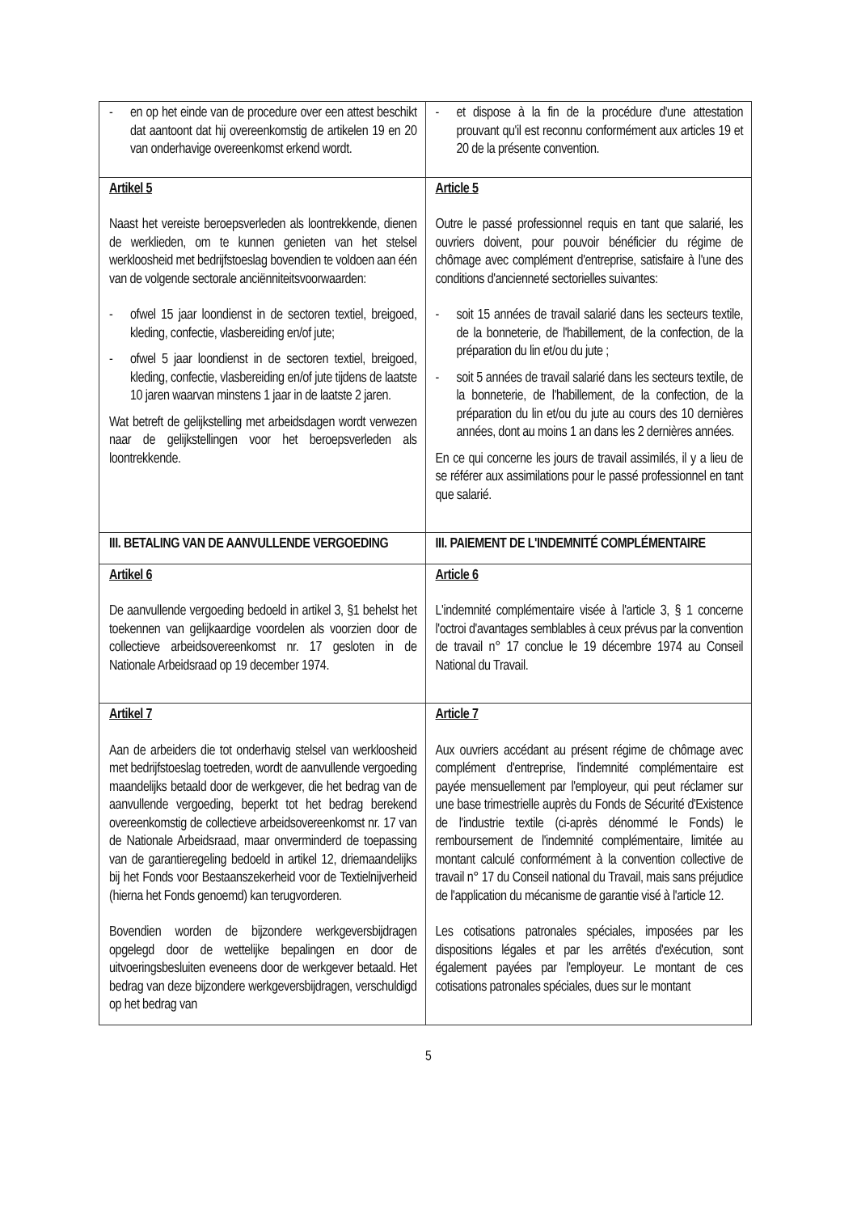| - en op het einde van de procedure over een attest beschikt dat aantoont dat hij overeenkomstig de artikelen 19 en 20 van onderhavige overeenkomst erkend wordt. | - et dispose à la fin de la procédure d'une attestation prouvant qu'il est reconnu conformément aux articles 19 et 20 de la présente convention. |
| Artikel 5 Naast het vereiste beroepsverleden als loontrekkende, dienen de werklieden, om te kunnen genieten van het stelsel werkloosheid met bedrijfstoeslag bovendien te voldoen aan één van de volgende sectorale anciënniteitsvoorwaarden: - ofwel 15 jaar loondienst in de sectoren textiel, breigoed, kleding, confectie, vlasbereiding en/of jute; - ofwel 5 jaar loondienst in de sectoren textiel, breigoed, kleding, confectie, vlasbereiding en/of jute tijdens de laatste 10 jaren waarvan minstens 1 jaar in de laatste 2 jaren. Wat betreft de gelijkstelling met arbeidsdagen wordt verwezen naar de gelijkstellingen voor het beroepsverleden als loontrekkende. | Article 5 Outre le passé professionnel requis en tant que salarié, les ouvriers doivent, pour pouvoir bénéficier du régime de chômage avec complément d'entreprise, satisfaire à l'une des conditions d'ancienneté sectorielles suivantes: - soit 15 années de travail salarié dans les secteurs textile, de la bonneterie, de l'habillement, de la confection, de la préparation du lin et/ou du jute ; - soit 5 années de travail salarié dans les secteurs textile, de la bonneterie, de l'habillement, de la confection, de la préparation du lin et/ou du jute au cours des 10 dernières années, dont au moins 1 an dans les 2 dernières années. En ce qui concerne les jours de travail assimilés, il y a lieu de se référer aux assimilations pour le passé professionnel en tant que salarié. |
| III. BETALING VAN DE AANVULLENDE VERGOEDING | III. PAIEMENT DE L'INDEMNITÉ COMPLÉMENTAIRE |
| Artikel 6 De aanvullende vergoeding bedoeld in artikel 3, §1 behelst het toekennen van gelijkaardige voordelen als voorzien door de collectieve arbeidsovereenkomst nr. 17 gesloten in de Nationale Arbeidsraad op 19 december 1974. | Article 6 L'indemnité complémentaire visée à l'article 3, § 1 concerne l'octroi d'avantages semblables à ceux prévus par la convention de travail n° 17 conclue le 19 décembre 1974 au Conseil National du Travail. |
| Artikel 7 Aan de arbeiders die tot onderhavig stelsel van werkloosheid met bedrijfstoeslag toetreden, wordt de aanvullende vergoeding maandelijks betaald door de werkgever, die het bedrag van de aanvullende vergoeding, beperkt tot het bedrag berekend overeenkomstig de collectieve arbeidsovereenkomst nr. 17 van de Nationale Arbeidsraad, maar onverminderd de toepassing van de garantieregeling bedoeld in artikel 12, driemaandelijks bij het Fonds voor Bestaanszekerheid voor de Textielnijverheid (hierna het Fonds genoemd) kan terugvorderen. Bovendien worden de bijzondere werkgeversbijdragen opgelegd door de wettelijke bepalingen en door de uitvoeringsbesluiten eveneens door de werkgever betaald. Het bedrag van deze bijzondere werkgeversbijdragen, verschuldigd op het bedrag van | Article 7 Aux ouvriers accédant au présent régime de chômage avec complément d'entreprise, l'indemnité complémentaire est payée mensuellement par l'employeur, qui peut réclamer sur une base trimestrielle auprès du Fonds de Sécurité d'Existence de l'industrie textile (ci-après dénommé le Fonds) le remboursement de l'indemnité complémentaire, limitée au montant calculé conformément à la convention collective de travail n° 17 du Conseil national du Travail, mais sans préjudice de l'application du mécanisme de garantie visé à l'article 12. Les cotisations patronales spéciales, imposées par les dispositions légales et par les arrêtés d'exécution, sont également payées par l'employeur. Le montant de ces cotisations patronales spéciales, dues sur le montant |
5